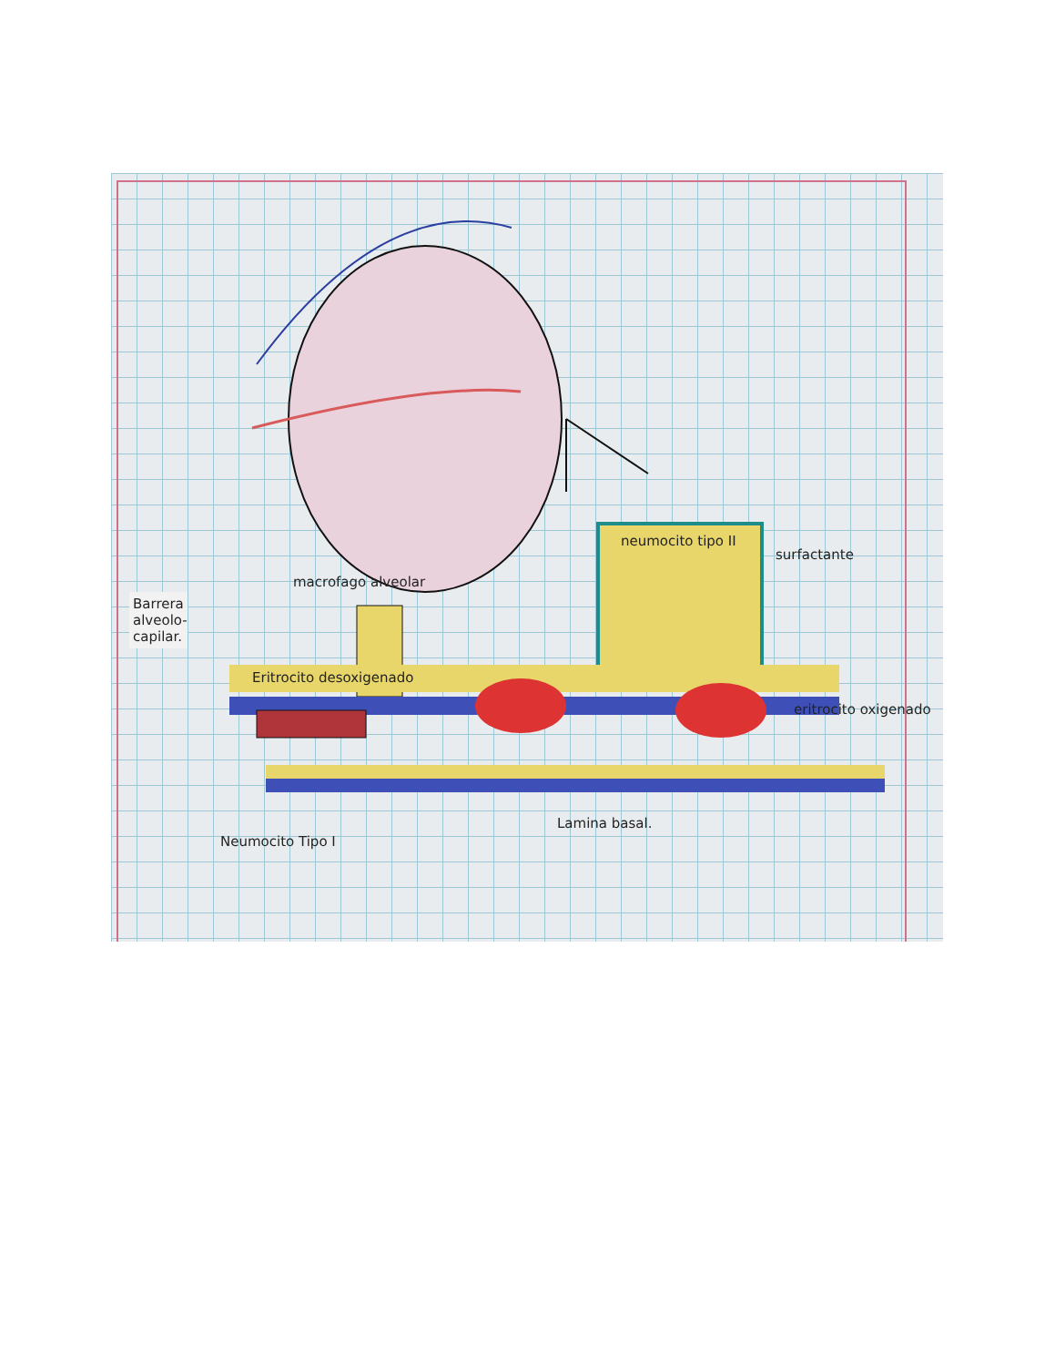Barrera alveolo-capilar.
neumocito tipo II
surfactante
macrofago alveolar
Eritrocito desoxigenado
eritrocito oxigenado
Neumocito Tipo I
Lamina basal.